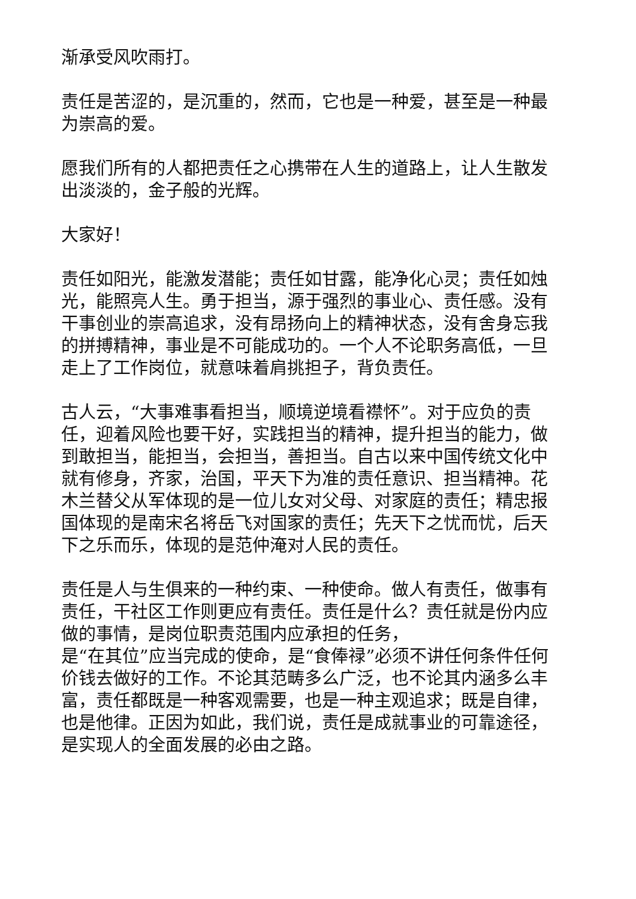渐承受风吹雨打。
责任是苦涩的，是沉重的，然而，它也是一种爱，甚至是一种最为崇高的爱。
愿我们所有的人都把责任之心携带在人生的道路上，让人生散发出淡淡的，金子般的光辉。
大家好！
责任如阳光，能激发潜能；责任如甘露，能净化心灵；责任如烛光，能照亮人生。勇于担当，源于强烈的事业心、责任感。没有干事创业的崇高追求，没有昂扬向上的精神状态，没有舍身忘我的拼搏精神，事业是不可能成功的。一个人不论职务高低，一旦走上了工作岗位，就意味着肩挑担子，背负责任。
古人云，“大事难事看担当，顺境逆境看襟怀”。对于应负的责任，迎着风险也要干好，实践担当的精神，提升担当的能力，做到敢担当，能担当，会担当，善担当。自古以来中国传统文化中就有修身，齐家，治国，平天下为准的责任意识、担当精神。花木兰替父从军体现的是一位儿女对父母、对家庭的责任；精忠报国体现的是南宋名将岳飞对国家的责任；先天下之忧而忧，后天下之乐而乐，体现的是范仲淹对人民的责任。
责任是人与生俱来的一种约束、一种使命。做人有责任，做事有责任，干社区工作则更应有责任。责任是什么？责任就是份内应做的事情，是岗位职责范围内应承担的任务，
是“在其位”应当完成的使命，是“食俸禄”必须不讲任何条件任何价钱去做好的工作。不论其范畴多么广泛，也不论其内涵多么丰富，责任都既是一种客观需要，也是一种主观追求；既是自律，也是他律。正因为如此，我们说，责任是成就事业的可靠途径，是实现人的全面发展的必由之路。